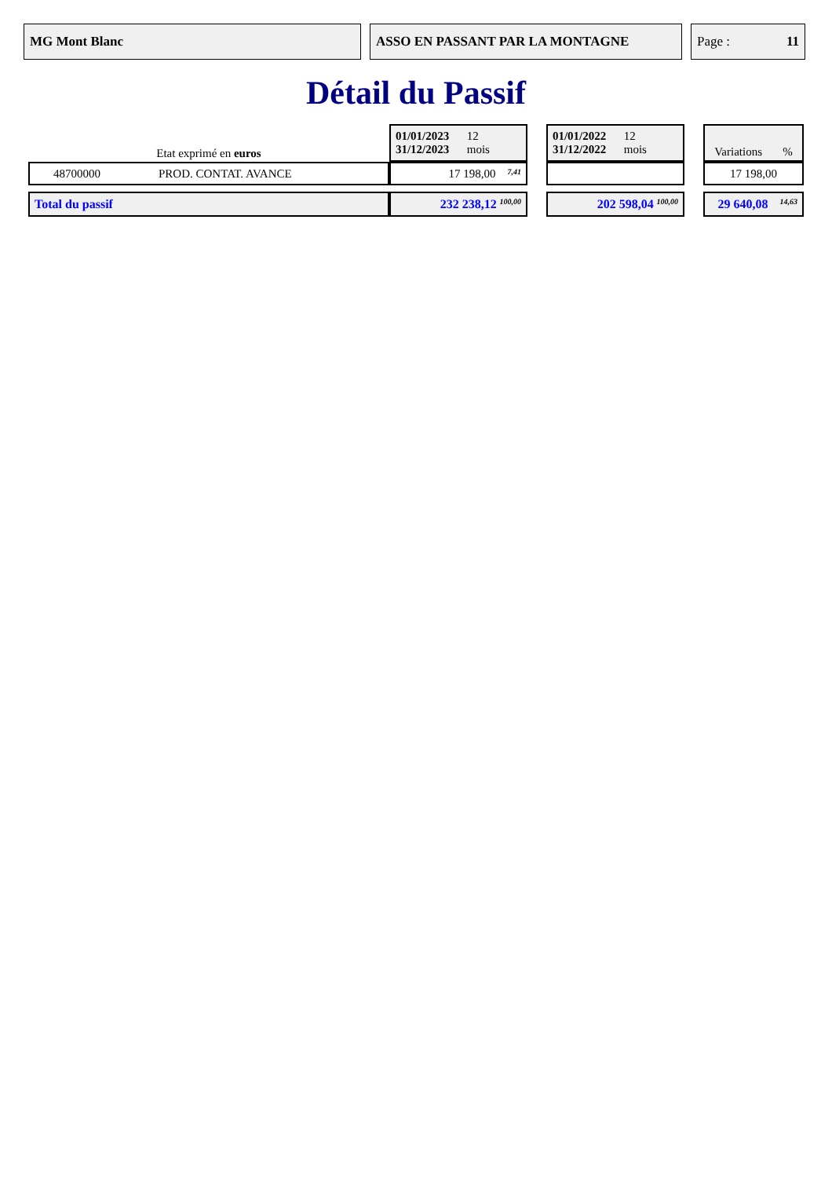MG Mont Blanc ASSO EN PASSANT PAR LA MONTAGNE Page : 11
Détail du Passif
| Etat exprimé en euros | | 01/01/2023 12 31/12/2023 mois | | 01/01/2022 12 31/12/2022 mois | | Variations % |
| 48700000 | PROD. CONTAT. AVANCE | 17 198,00 7,41 | | | | 17 198,00 |
| Total du passif | | 232 238,12 100,00 | | 202 598,04 100,00 | | 29 640,08 14,63 |